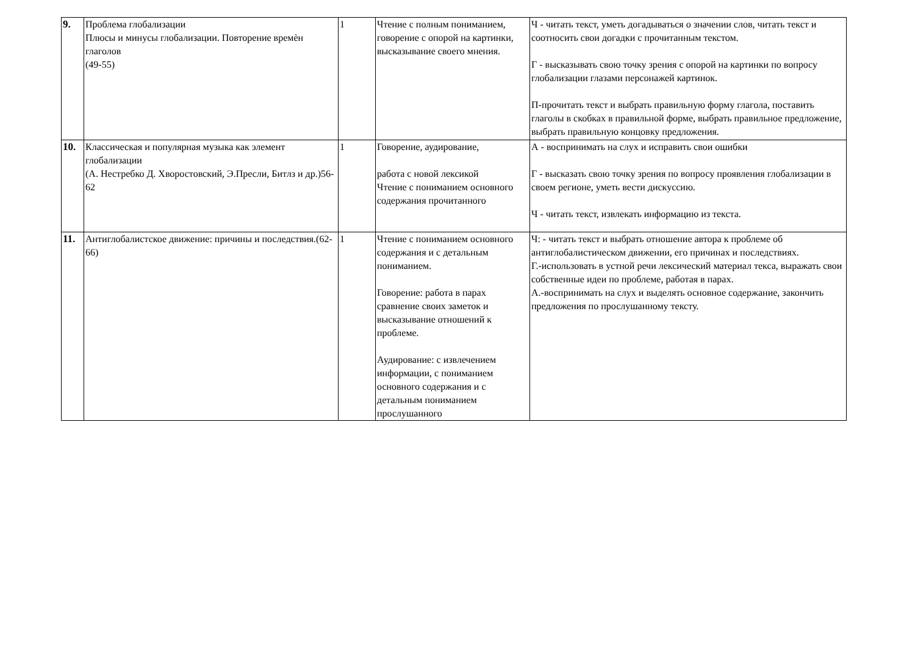| 9. | Проблема глобализации Плюсы и минусы глобализации. Повторение времѐн глаголов (49-55) | 1 | Чтение с полным пониманием, говорение с опорой на картинки, высказывание своего мнения. | Ч - читать текст, уметь догадываться о значении слов, читать текст и соотносить свои догадки с прочитанным текстом. Г - высказывать свою точку зрения с опорой на картинки по вопросу глобализации глазами персонажей картинок. П-прочитать текст и выбрать правильную форму глагола, поставить глаголы в скобках в правильной форме, выбрать правильное предложение, выбрать правильную концовку предложения. |
| 10. | Классическая и популярная музыка как элемент глобализации (А. Нестребко Д. Хворостовский, Э.Пресли, Битлз и др.)56-62 | 1 | Говорение, аудирование, работа с новой лексикой Чтение с пониманием основного содержания прочитанного | А - воспринимать на слух и исправить свои ошибки Г - высказать свою точку зрения по вопросу проявления глобализации в своем регионе, уметь вести дискуссию. Ч - читать текст, извлекать информацию из текста. |
| 11. | Антиглобалистское движение: причины и последствия.(62- 66) | 1 | Чтение с пониманием основного содержания и с детальным пониманием. Говорение: работа в парах сравнение своих заметок и высказывание отношений к проблеме. Аудирование: с извлечением информации, с пониманием основного содержания и с детальным пониманием прослушанного | Ч: - читать текст и выбрать отношение автора к проблеме об антиглобалистическом движении, его причинах и последствиях. Г.-использовать в устной речи лексический материал текса, выражать свои собственные идеи по проблеме, работая в парах. А.-воспринимать на слух и выделять основное содержание, закончить предложения по прослушанному тексту. |